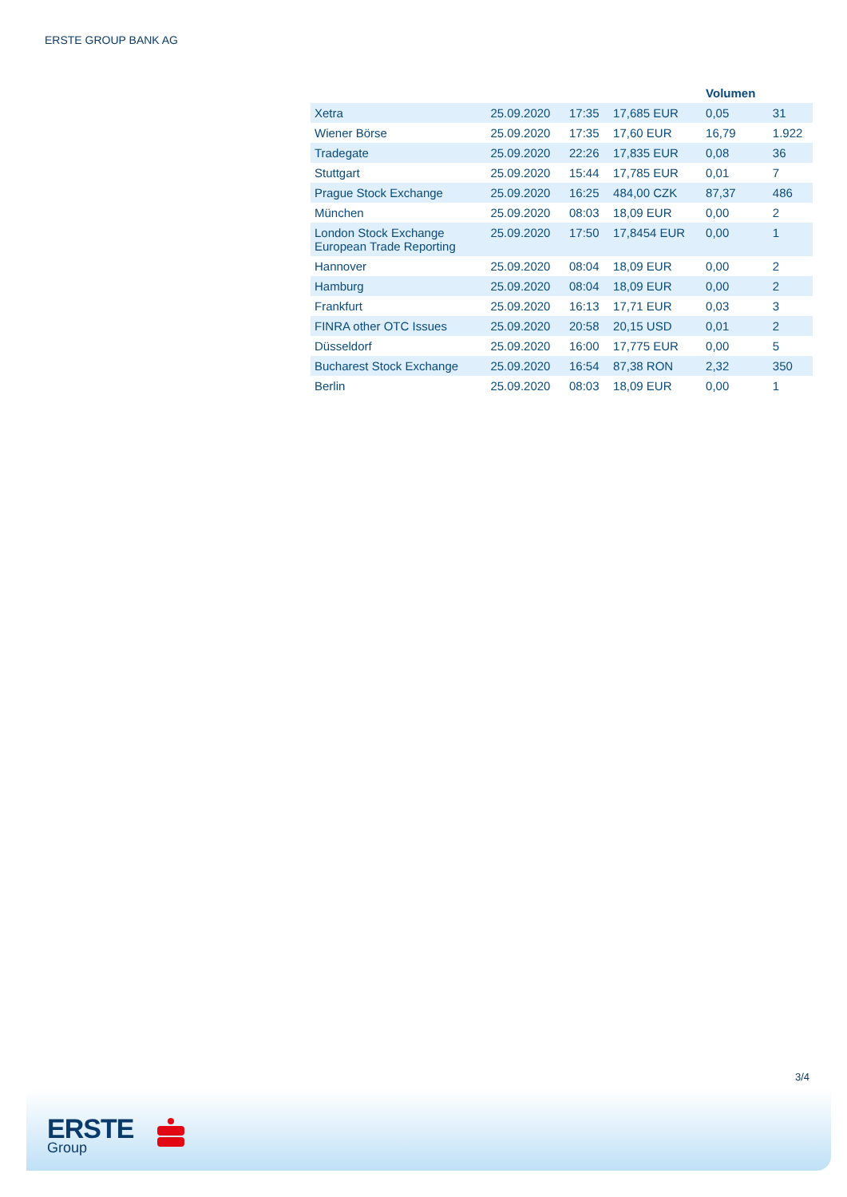ERSTE GROUP BANK AG
| | | | | Volumen | |
| --- | --- | --- | --- | --- | --- |
| Xetra | 25.09.2020 | 17:35 | 17,685 EUR | 0,05 | 31 |
| Wiener Börse | 25.09.2020 | 17:35 | 17,60 EUR | 16,79 | 1.922 |
| Tradegate | 25.09.2020 | 22:26 | 17,835 EUR | 0,08 | 36 |
| Stuttgart | 25.09.2020 | 15:44 | 17,785 EUR | 0,01 | 7 |
| Prague Stock Exchange | 25.09.2020 | 16:25 | 484,00 CZK | 87,37 | 486 |
| München | 25.09.2020 | 08:03 | 18,09 EUR | 0,00 | 2 |
| London Stock Exchange European Trade Reporting | 25.09.2020 | 17:50 | 17,8454 EUR | 0,00 | 1 |
| Hannover | 25.09.2020 | 08:04 | 18,09 EUR | 0,00 | 2 |
| Hamburg | 25.09.2020 | 08:04 | 18,09 EUR | 0,00 | 2 |
| Frankfurt | 25.09.2020 | 16:13 | 17,71 EUR | 0,03 | 3 |
| FINRA other OTC Issues | 25.09.2020 | 20:58 | 20,15 USD | 0,01 | 2 |
| Düsseldorf | 25.09.2020 | 16:00 | 17,775 EUR | 0,00 | 5 |
| Bucharest Stock Exchange | 25.09.2020 | 16:54 | 87,38 RON | 2,32 | 350 |
| Berlin | 25.09.2020 | 08:03 | 18,09 EUR | 0,00 | 1 |
3/4
ERSTE
Group